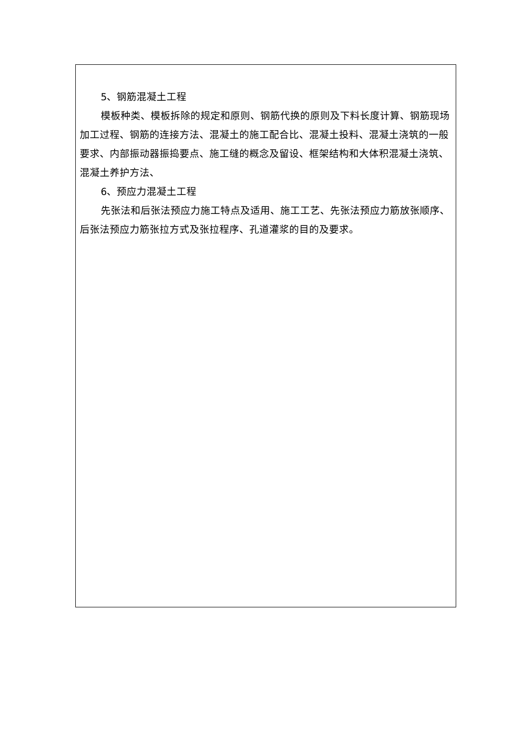5、钢筋混凝土工程
模板种类、模板拆除的规定和原则、钢筋代换的原则及下料长度计算、钢筋现场加工过程、钢筋的连接方法、混凝土的施工配合比、混凝土投料、混凝土浇筑的一般要求、内部振动器振捣要点、施工缝的概念及留设、框架结构和大体积混凝土浇筑、混凝土养护方法、
6、预应力混凝土工程
先张法和后张法预应力施工特点及适用、施工工艺、先张法预应力筋放张顺序、后张法预应力筋张拉方式及张拉程序、孔道灌浆的目的及要求。